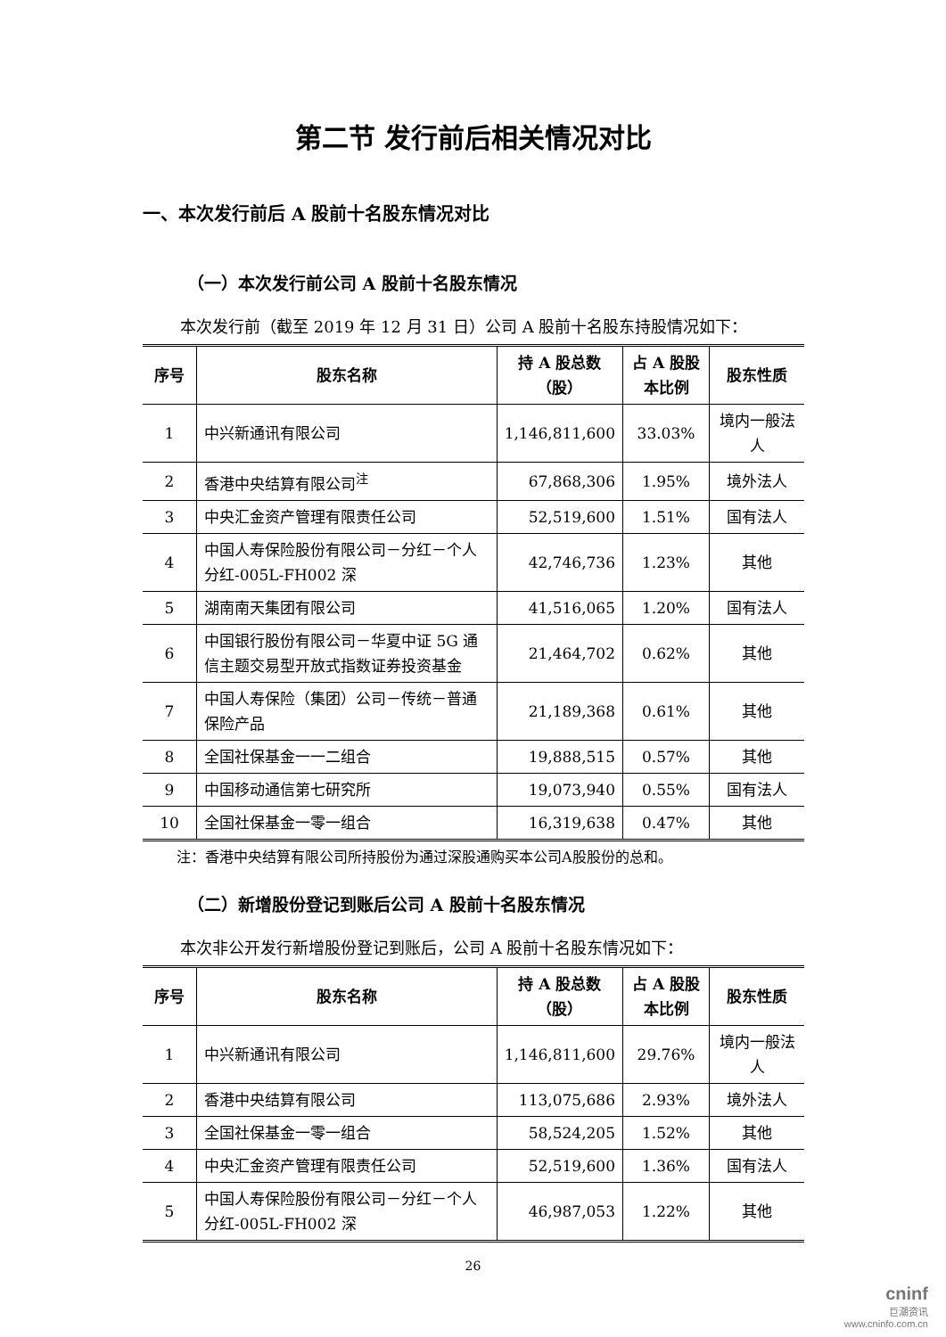第二节 发行前后相关情况对比
一、本次发行前后 A 股前十名股东情况对比
（一）本次发行前公司 A 股前十名股东情况
本次发行前（截至 2019 年 12 月 31 日）公司 A 股前十名股东持股情况如下：
| 序号 | 股东名称 | 持 A 股总数（股） | 占 A 股股本比例 | 股东性质 |
| --- | --- | --- | --- | --- |
| 1 | 中兴新通讯有限公司 | 1,146,811,600 | 33.03% | 境内一般法人 |
| 2 | 香港中央结算有限公司<sup>注</sup> | 67,868,306 | 1.95% | 境外法人 |
| 3 | 中央汇金资产管理有限责任公司 | 52,519,600 | 1.51% | 国有法人 |
| 4 | 中国人寿保险股份有限公司－分红－个人分红-005L-FH002 深 | 42,746,736 | 1.23% | 其他 |
| 5 | 湖南南天集团有限公司 | 41,516,065 | 1.20% | 国有法人 |
| 6 | 中国银行股份有限公司－华夏中证 5G 通信主题交易型开放式指数证券投资基金 | 21,464,702 | 0.62% | 其他 |
| 7 | 中国人寿保险（集团）公司－传统－普通保险产品 | 21,189,368 | 0.61% | 其他 |
| 8 | 全国社保基金一一二组合 | 19,888,515 | 0.57% | 其他 |
| 9 | 中国移动通信第七研究所 | 19,073,940 | 0.55% | 国有法人 |
| 10 | 全国社保基金一零一组合 | 16,319,638 | 0.47% | 其他 |
注：香港中央结算有限公司所持股份为通过深股通购买本公司A股股份的总和。
（二）新增股份登记到账后公司 A 股前十名股东情况
本次非公开发行新增股份登记到账后，公司 A 股前十名股东情况如下：
| 序号 | 股东名称 | 持 A 股总数（股） | 占 A 股股本比例 | 股东性质 |
| --- | --- | --- | --- | --- |
| 1 | 中兴新通讯有限公司 | 1,146,811,600 | 29.76% | 境内一般法人 |
| 2 | 香港中央结算有限公司 | 113,075,686 | 2.93% | 境外法人 |
| 3 | 全国社保基金一零一组合 | 58,524,205 | 1.52% | 其他 |
| 4 | 中央汇金资产管理有限责任公司 | 52,519,600 | 1.36% | 国有法人 |
| 5 | 中国人寿保险股份有限公司－分红－个人分红-005L-FH002 深 | 46,987,053 | 1.22% | 其他 |
26
cninf
巨潮资讯
www.cninfo.com.cn